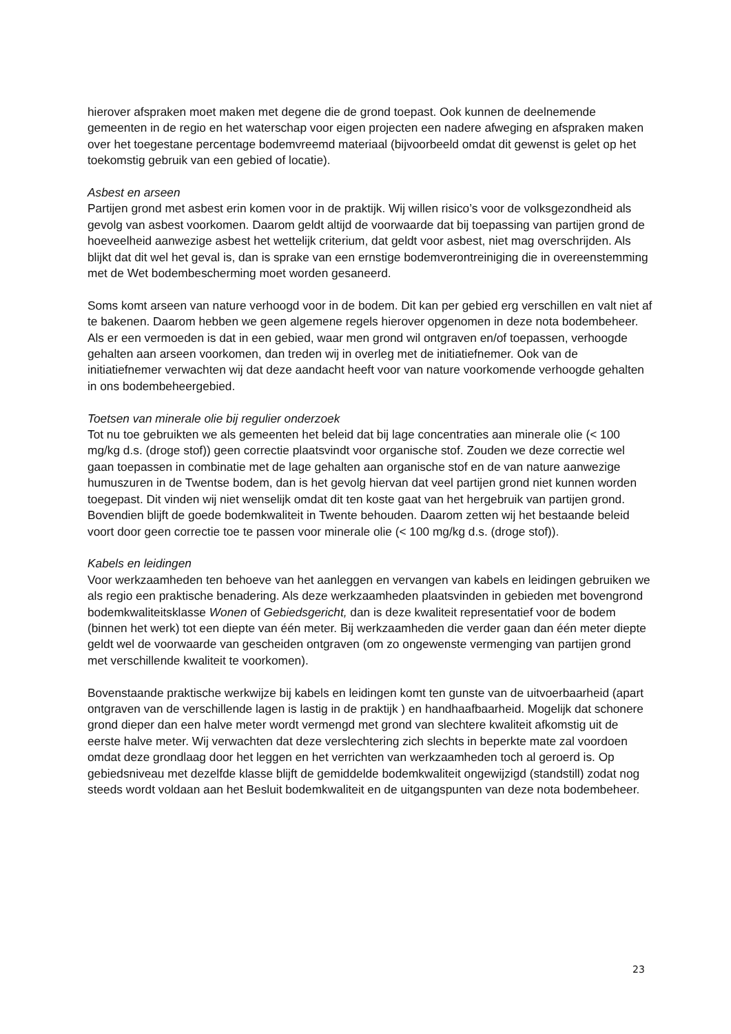hierover afspraken moet maken met degene die de grond toepast. Ook kunnen de deelnemende gemeenten in de regio en het waterschap voor eigen projecten een nadere afweging en afspraken maken over het toegestane percentage bodemvreemd materiaal (bijvoorbeeld omdat dit gewenst is gelet op het toekomstig gebruik van een gebied of locatie).
Asbest en arseen
Partijen grond met asbest erin komen voor in de praktijk. Wij willen risico’s voor de volksgezondheid als gevolg van asbest voorkomen. Daarom geldt altijd de voorwaarde dat bij toepassing van partijen grond de hoeveelheid aanwezige asbest het wettelijk criterium, dat geldt voor asbest, niet mag overschrijden. Als blijkt dat dit wel het geval is, dan is sprake van een ernstige bodemverontreiniging die in overeenstemming met de Wet bodembescherming moet worden gesaneerd.
Soms komt arseen van nature verhoogd voor in de bodem. Dit kan per gebied erg verschillen en valt niet af te bakenen. Daarom hebben we geen algemene regels hierover opgenomen in deze nota bodembeheer. Als er een vermoeden is dat in een gebied, waar men grond wil ontgraven en/of toepassen, verhoogde gehalten aan arseen voorkomen, dan treden wij in overleg met de initiatiefnemer. Ook van de initiatiefnemer verwachten wij dat deze aandacht heeft voor van nature voorkomende verhoogde gehalten in ons bodembeheergebied.
Toetsen van minerale olie bij regulier onderzoek
Tot nu toe gebruikten we als gemeenten het beleid dat bij lage concentraties aan minerale olie (< 100 mg/kg d.s. (droge stof)) geen correctie plaatsvindt voor organische stof. Zouden we deze correctie wel gaan toepassen in combinatie met de lage gehalten aan organische stof en de van nature aanwezige humuszuren in de Twentse bodem, dan is het gevolg hiervan dat veel partijen grond niet kunnen worden toegepast. Dit vinden wij niet wenselijk omdat dit ten koste gaat van het hergebruik van partijen grond. Bovendien blijft de goede bodemkwaliteit in Twente behouden. Daarom zetten wij het bestaande beleid voort door geen correctie toe te passen voor minerale olie (< 100 mg/kg d.s. (droge stof)).
Kabels en leidingen
Voor werkzaamheden ten behoeve van het aanleggen en vervangen van kabels en leidingen gebruiken we als regio een praktische benadering. Als deze werkzaamheden plaatsvinden in gebieden met bovengrond bodemkwaliteitsklasse Wonen of Gebiedsgericht, dan is deze kwaliteit representatief voor de bodem (binnen het werk) tot een diepte van één meter. Bij werkzaamheden die verder gaan dan één meter diepte geldt wel de voorwaarde van gescheiden ontgraven (om zo ongewenste vermenging van partijen grond met verschillende kwaliteit te voorkomen).
Bovenstaande praktische werkwijze bij kabels en leidingen komt ten gunste van de uitvoerbaarheid (apart ontgraven van de verschillende lagen is lastig in de praktijk ) en handhaafbaarheid. Mogelijk dat schonere grond dieper dan een halve meter wordt vermengd met grond van slechtere kwaliteit afkomstig uit de eerste halve meter. Wij verwachten dat deze verslechtering zich slechts in beperkte mate zal voordoen omdat deze grondlaag door het leggen en het verrichten van werkzaamheden toch al geroerd is. Op gebiedsniveau met dezelfde klasse blijft de gemiddelde bodemkwaliteit ongewijzigd (standstill) zodat nog steeds wordt voldaan aan het Besluit bodemkwaliteit en de uitgangspunten van deze nota bodembeheer.
23